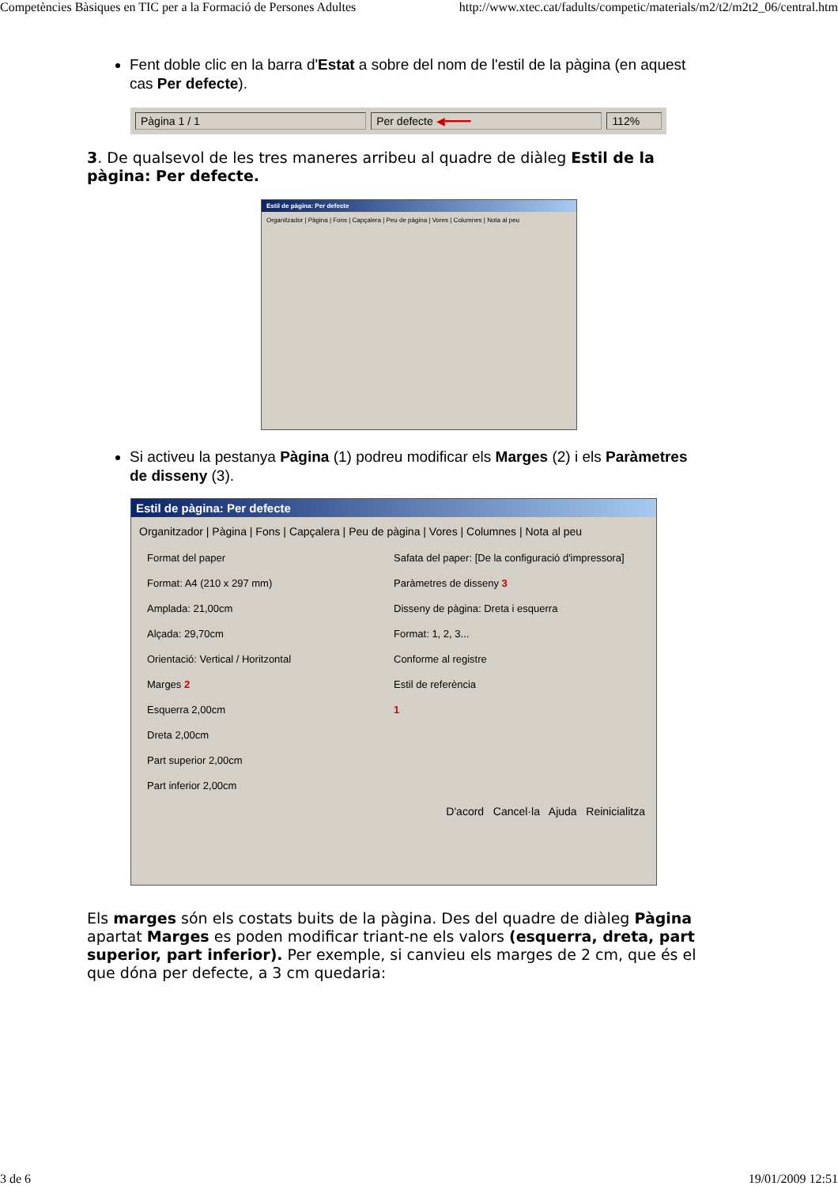Competències Bàsiques en TIC per a la Formació de Persones Adultes http://www.xtec.cat/fadults/competic/materials/m2/t2/m2t2_06/central.htm
Fent doble clic en la barra d'Estat a sobre del nom de l'estil de la pàgina (en aquest cas Per defecte).
Pàgina 1 / 1 Per defecte ◀━━━━ 112%
3. De qualsevol de les tres maneres arribeu al quadre de diàleg Estil de la pàgina: Per defecte.
Estil de pàgina: Per defecte
Organitzador | Pàgina | Fons | Capçalera | Peu de pàgina | Vores | Columnes | Nota al peu
Si activeu la pestanya Pàgina (1) podreu modificar els Marges (2) i els Paràmetres de disseny (3).
Estil de pàgina: Per defecte
Organitzador | Pàgina | Fons | Capçalera | Peu de pàgina | Vores | Columnes | Nota al peu
Format del paper
Format: A4 (210 x 297 mm)
Amplada: 21,00cm
Alçada: 29,70cm
Orientació: Vertical / Horitzontal
Marges 2
Esquerra 2,00cm
Dreta 2,00cm
Part superior 2,00cm
Part inferior 2,00cm
Safata del paper: [De la configuració d'impressora]
Paràmetres de disseny 3
Disseny de pàgina: Dreta i esquerra
Format: 1, 2, 3...
Conforme al registre
Estil de referència
1
D'acord Cancel·la Ajuda Reinicialitza
Els marges són els costats buits de la pàgina. Des del quadre de diàleg Pàgina apartat Marges es poden modificar triant-ne els valors (esquerra, dreta, part superior, part inferior). Per exemple, si canvieu els marges de 2 cm, que és el que dóna per defecte, a 3 cm quedaria:
3 de 6 19/01/2009 12:51